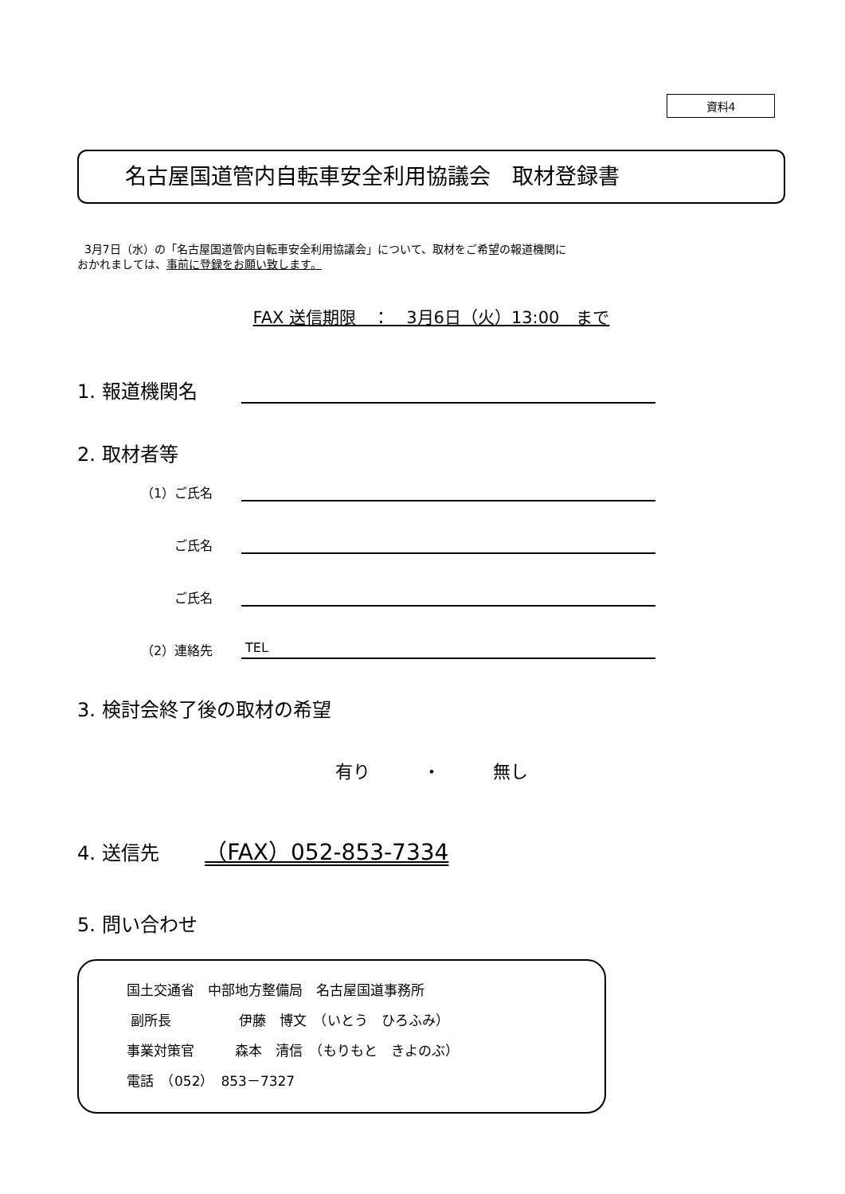資料4
名古屋国道管内自転車安全利用協議会　取材登録書
3月7日（水）の「名古屋国道管内自転車安全利用協議会」について、取材をご希望の報道機関に
おかれましては、事前に登録をお願い致します。
FAX 送信期限　：　3月6日（火）13:00　まで
1. 報道機関名
2. 取材者等
（1）ご氏名
ご氏名
ご氏名
（2）連絡先
TEL
3. 検討会終了後の取材の希望
有り　　　・　　　無し
4. 送信先 （FAX）052-853-7334
5. 問い合わせ
国土交通省　中部地方整備局　名古屋国道事務所
副所長　　　　　伊藤　博文　（いとう　ひろふみ）
事業対策官　　　森本　清信　（もりもと　きよのぶ）
電話　（052）　853－7327